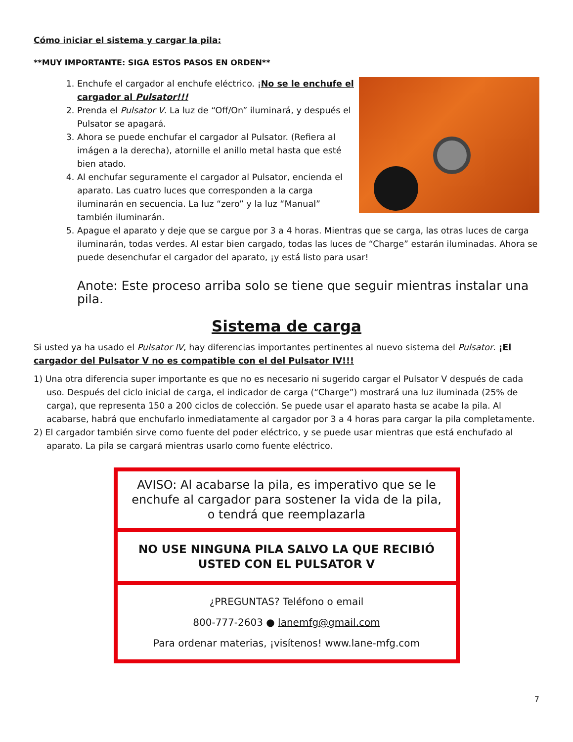Cómo iniciar el sistema y cargar la pila:
**MUY IMPORTANTE: SIGA ESTOS PASOS EN ORDEN**
1. Enchufe el cargador al enchufe eléctrico. ¡No se le enchufe el cargador al Pulsator!!!
2. Prenda el Pulsator V. La luz de “Off/On” iluminará, y después el Pulsator se apagará.
3. Ahora se puede enchufar el cargador al Pulsator. (Refiera al imágen a la derecha), atornille el anillo metal hasta que esté bien atado.
4. Al enchufar seguramente el cargador al Pulsator, encienda el aparato. Las cuatro luces que corresponden a la carga iluminarán en secuencia. La luz “zero” y la luz “Manual” también iluminarán.
5. Apague el aparato y deje que se cargue por 3 a 4 horas. Mientras que se carga, las otras luces de carga iluminarán, todas verdes. Al estar bien cargado, todas las luces de “Charge” estarán iluminadas. Ahora se puede desenchufar el cargador del aparato, ¡y está listo para usar!
Anote: Este proceso arriba solo se tiene que seguir mientras instalar una pila.
Sistema de carga
Si usted ya ha usado el Pulsator IV, hay diferencias importantes pertinentes al nuevo sistema del Pulsator. ¡El cargador del Pulsator V no es compatible con el del Pulsator IV!!!
1) Una otra diferencia super importante es que no es necesario ni sugerido cargar el Pulsator V después de cada uso. Después del ciclo inicial de carga, el indicador de carga (“Charge”) mostrará una luz iluminada (25% de carga), que representa 150 a 200 ciclos de colección. Se puede usar el aparato hasta se acabe la pila. Al acabarse, habrá que enchufarlo inmediatamente al cargador por 3 a 4 horas para cargar la pila completamente.
2) El cargador también sirve como fuente del poder eléctrico, y se puede usar mientras que está enchufado al aparato. La pila se cargará mientras usarlo como fuente eléctrico.
| AVISO: Al acabarse la pila, es imperativo que se le enchufe al cargador para sostener la vida de la pila, o tendrá que reemplazarla |
| NO USE NINGUNA PILA SALVO LA QUE RECIBIÓ USTED CON EL PULSATOR V |
| ¿PREGUNTAS? Teléfono o email 800-777-2603 ● lanemfg@gmail.com Para ordenar materias, ¡visítenos! www.lane-mfg.com |
7